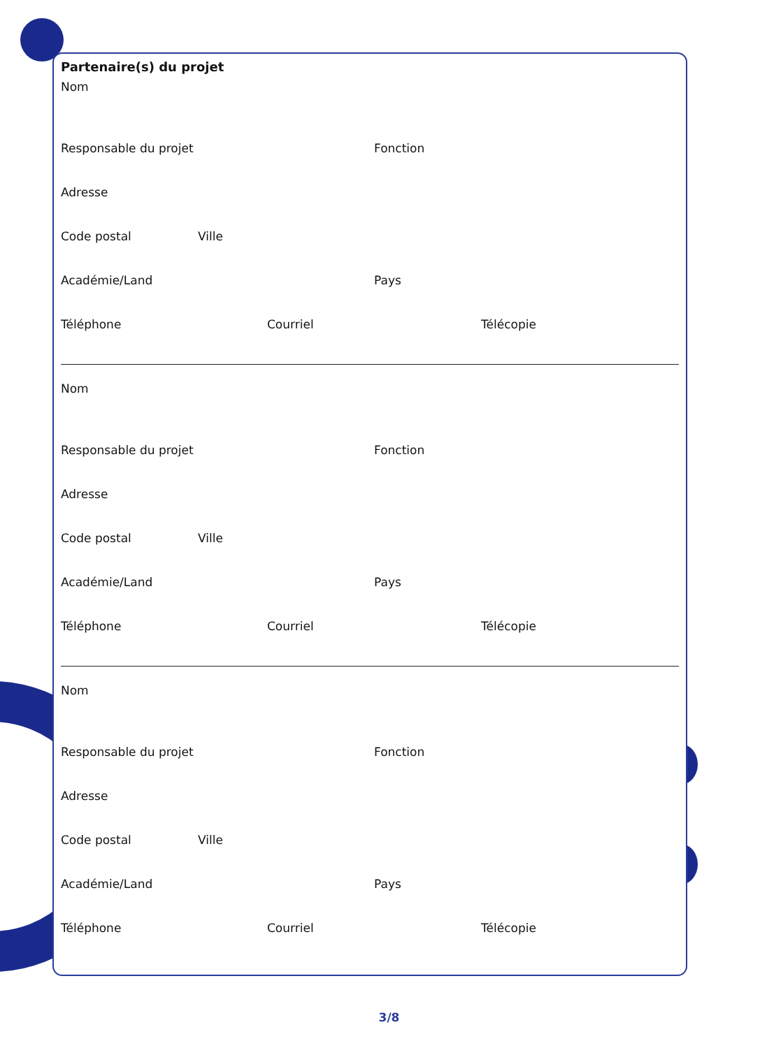Partenaire(s) du projet
Nom
Responsable du projet Fonction
Adresse
Code postal Ville
Académie/Land Pays
Téléphone Courriel Télécopie
Nom
Responsable du projet Fonction
Adresse
Code postal Ville
Académie/Land Pays
Téléphone Courriel Télécopie
Nom
Responsable du projet Fonction
Adresse
Code postal Ville
Académie/Land Pays
Téléphone Courriel Télécopie
3/8